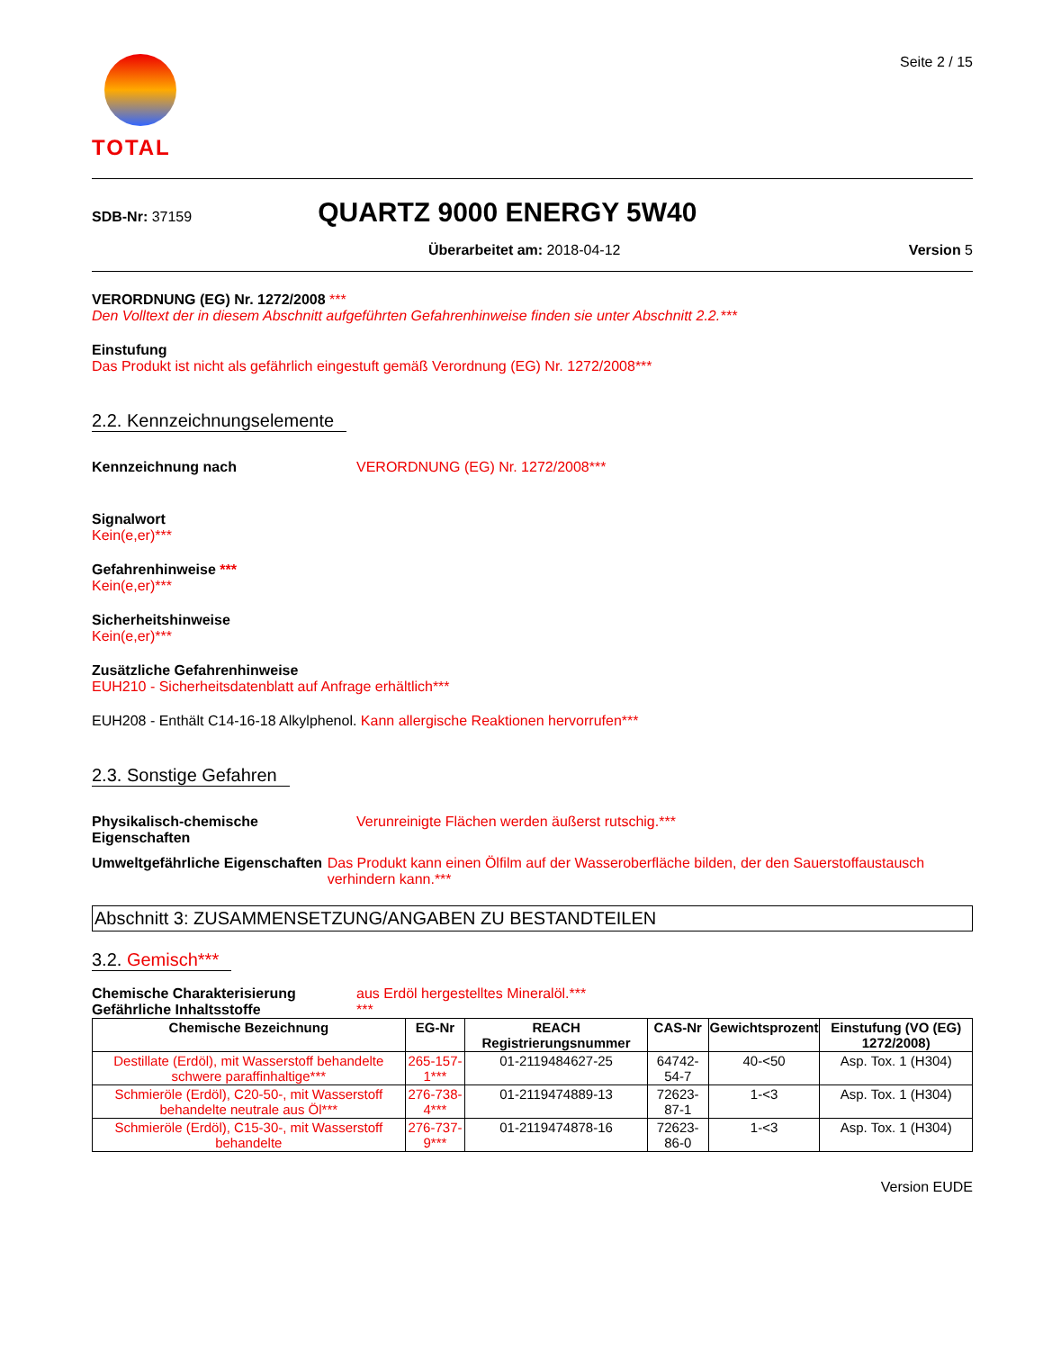TOTAL
Seite 2 / 15
SDB-Nr: 37159
QUARTZ 9000 ENERGY 5W40
Überarbeitet am: 2018-04-12 Version 5
VERORDNUNG (EG) Nr. 1272/2008 ***
Den Volltext der in diesem Abschnitt aufgeführten Gefahrenhinweise finden sie unter Abschnitt 2.2.***
Einstufung
Das Produkt ist nicht als gefährlich eingestuft gemäß Verordnung (EG) Nr. 1272/2008***
2.2. Kennzeichnungselemente
Kennzeichnung nach VERORDNUNG (EG) Nr. 1272/2008***
Signalwort
Kein(e,er)***
Gefahrenhinweise ***
Kein(e,er)***
Sicherheitshinweise
Kein(e,er)***
Zusätzliche Gefahrenhinweise
EUH210 - Sicherheitsdatenblatt auf Anfrage erhältlich***
EUH208 - Enthält C14-16-18 Alkylphenol. Kann allergische Reaktionen hervorrufen***
2.3. Sonstige Gefahren
Physikalisch-chemische Eigenschaften
Verunreinigte Flächen werden äußerst rutschig.***
Umweltgefährliche Eigenschaften
Das Produkt kann einen Ölfilm auf der Wasseroberfläche bilden, der den Sauerstoffaustausch verhindern kann.***
Abschnitt 3: ZUSAMMENSETZUNG/ANGABEN ZU BESTANDTEILEN
3.2. Gemisch***
Chemische Charakterisierung
Gefährliche Inhaltsstoffe
aus Erdöl hergestelltes Mineralöl.***
***
| Chemische Bezeichnung | EG-Nr | REACH Registrierungsnummer | CAS-Nr | Gewichtsprozent | Einstufung (VO (EG) 1272/2008) |
| --- | --- | --- | --- | --- | --- |
| Destillate (Erdöl), mit Wasserstoff behandelte schwere paraffinhaltige*** | 265-157-1*** | 01-2119484627-25 | 64742-54-7 | 40-<50 | Asp. Tox. 1 (H304) |
| Schmieröle (Erdöl), C20-50-, mit Wasserstoff behandelte neutrale aus Öl*** | 276-738-4*** | 01-2119474889-13 | 72623-87-1 | 1-<3 | Asp. Tox. 1 (H304) |
| Schmieröle (Erdöl), C15-30-, mit Wasserstoff behandelte | 276-737-9*** | 01-2119474878-16 | 72623-86-0 | 1-<3 | Asp. Tox. 1 (H304) |
Version EUDE